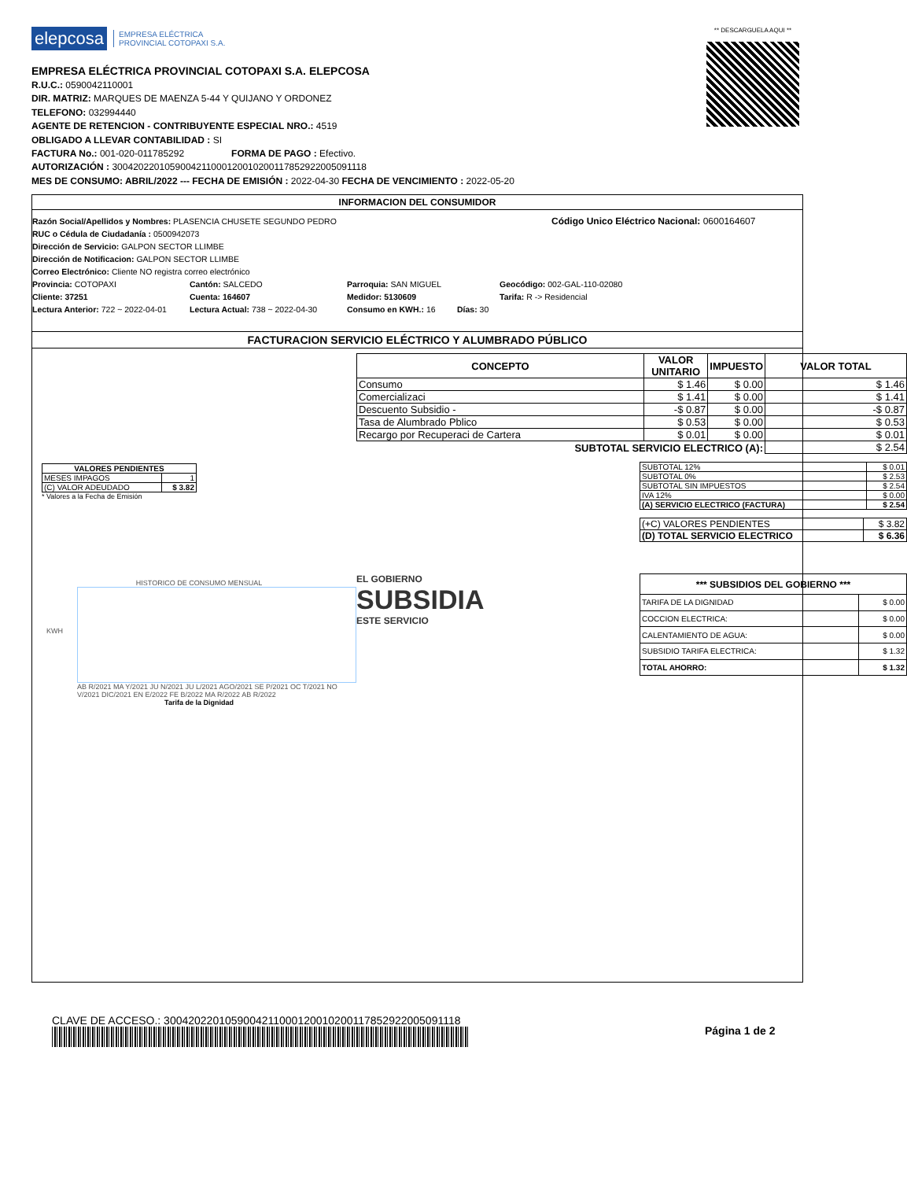elepcosa EMPRESA ELÉCTRICA
PROVINCIAL COTOPAXI S.A.
** DESCARGUELA AQUI **
EMPRESA ELÉCTRICA PROVINCIAL COTOPAXI S.A. ELEPCOSA
R.U.C.: 0590042110001
DIR. MATRIZ: MARQUES DE MAENZA 5-44 Y QUIJANO Y ORDONEZ
TELEFONO: 032994440
AGENTE DE RETENCION - CONTRIBUYENTE ESPECIAL NRO.: 4519
OBLIGADO A LLEVAR CONTABILIDAD : SI
FACTURA No.: 001-020-011785292 FORMA DE PAGO : Efectivo.
AUTORIZACIÓN : 3004202201059004211000120010200117852922005091118
MES DE CONSUMO: ABRIL/2022 --- FECHA DE EMISIÓN : 2022-04-30 FECHA DE VENCIMIENTO : 2022-05-20
INFORMACION DEL CONSUMIDOR
Razón Social/Apellidos y Nombres: PLASENCIA CHUSETE SEGUNDO PEDRO Código Unico Eléctrico Nacional: 0600164607
RUC o Cédula de Ciudadanía : 0500942073
Dirección de Servicio: GALPON SECTOR LLIMBE
Dirección de Notificacion: GALPON SECTOR LLIMBE
Correo Electrónico: Cliente NO registra correo electrónico
Provincia: COTOPAXI Cantón: SALCEDO Parroquia: SAN MIGUEL Geocódigo: 002-GAL-110-02080
Cliente: 37251 Cuenta: 164607 Medidor: 5130609 Tarifa: R -> Residencial
Lectura Anterior: 722 ~ 2022-04-01
Lectura Actual: 738 ~ 2022-04-30
Consumo en KWH.: 16 Días: 30
FACTURACION SERVICIO ELÉCTRICO Y ALUMBRADO PÚBLICO
| VALORES PENDIENTES | |
| --- | --- |
| MESES IMPAGOS | 1 |
| (C) VALOR ADEUDADO | $ 3.82 |
* Valores a la Fecha de Emisión
HISTORICO DE CONSUMO MENSUAL
KWH
AB R/2021 MA Y/2021 JU N/2021 JU L/2021 AGO/2021 SE P/2021 OC T/2021 NO V/2021 DIC/2021 EN E/2022 FE B/2022 MA R/2022 AB R/2022
Tarifa de la Dignidad
| CONCEPTO | VALOR UNITARIO | IMPUESTO | VALOR TOTAL |
| --- | --- | --- | --- |
| Consumo | $ 1.46 | $ 0.00 | $ 1.46 |
| Comercializaci | $ 1.41 | $ 0.00 | $ 1.41 |
| Descuento Subsidio - | -$ 0.87 | $ 0.00 | -$ 0.87 |
| Tasa de Alumbrado Pblico | $ 0.53 | $ 0.00 | $ 0.53 |
| Recargo por Recuperaci de Cartera | $ 0.01 | $ 0.00 | $ 0.01 |
| SUBTOTAL SERVICIO ELECTRICO (A): | | | $ 2.54 |
| SUBTOTAL 12% | $ 0.01 |
| SUBTOTAL 0% | $ 2.53 |
| SUBTOTAL SIN IMPUESTOS | $ 2.54 |
| IVA 12% | $ 0.00 |
| (A) SERVICIO ELECTRICO (FACTURA) | $ 2.54 |
| (+C) VALORES PENDIENTES | $ 3.82 |
| (D) TOTAL SERVICIO ELECTRICO | $ 6.36 |
EL GOBIERNO
SUBSIDIA
ESTE SERVICIO
| *** SUBSIDIOS DEL GOBIERNO *** | |
| --- | --- |
| TARIFA DE LA DIGNIDAD | $ 0.00 |
| COCCION ELECTRICA: | $ 0.00 |
| CALENTAMIENTO DE AGUA: | $ 0.00 |
| SUBSIDIO TARIFA ELECTRICA: | $ 1.32 |
| TOTAL AHORRO: | $ 1.32 |
CLAVE DE ACCESO.: 3004202201059004211000120010200117852922005091118 Página 1 de 2